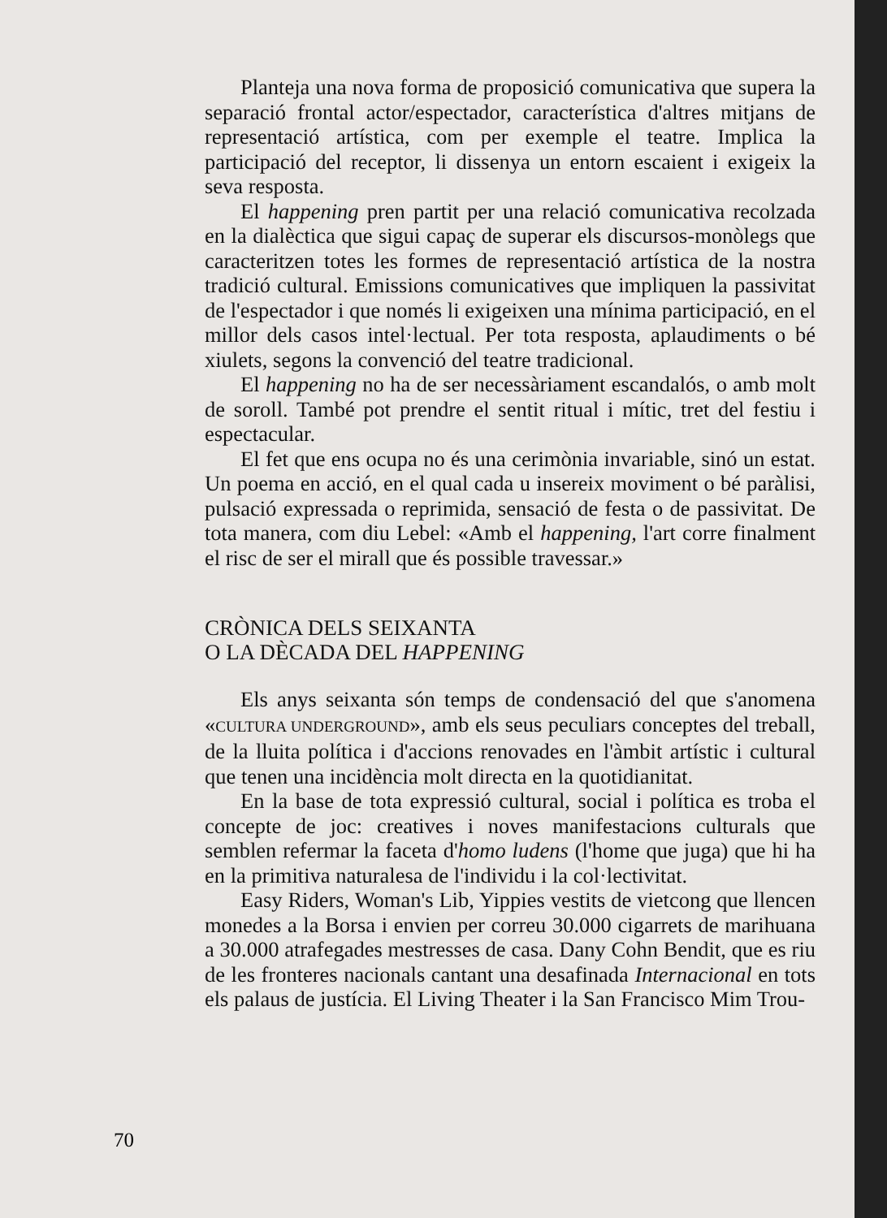Planteja una nova forma de proposició comunicativa que supera la separació frontal actor/espectador, característica d'altres mitjans de representació artística, com per exemple el teatre. Implica la participació del receptor, li dissenya un entorn escaient i exigeix la seva resposta.
El happening pren partit per una relació comunicativa recolzada en la dialèctica que sigui capaç de superar els discursos-monòlegs que caracteritzen totes les formes de representació artística de la nostra tradició cultural. Emissions comunicatives que impliquen la passivitat de l'espectador i que només li exigeixen una mínima participació, en el millor dels casos intel·lectual. Per tota resposta, aplaudiments o bé xiulets, segons la convenció del teatre tradicional.
El happening no ha de ser necessàriament escandalós, o amb molt de soroll. També pot prendre el sentit ritual i mític, tret del festiu i espectacular.
El fet que ens ocupa no és una cerimònia invariable, sinó un estat. Un poema en acció, en el qual cada u insereix moviment o bé paràlisi, pulsació expressada o reprimida, sensació de festa o de passivitat. De tota manera, com diu Lebel: «Amb el happening, l'art corre finalment el risc de ser el mirall que és possible travessar.»
CRÒNICA DELS SEIXANTA
O LA DÈCADA DEL HAPPENING
Els anys seixanta són temps de condensació del que s'anomena «CULTURA UNDERGROUND», amb els seus peculiars conceptes del treball, de la lluita política i d'accions renovades en l'àmbit artístic i cultural que tenen una incidència molt directa en la quotidianitat.
En la base de tota expressió cultural, social i política es troba el concepte de joc: creatives i noves manifestacions culturals que semblen refermar la faceta d'homo ludens (l'home que juga) que hi ha en la primitiva naturalesa de l'individu i la col·lectivitat.
Easy Riders, Woman's Lib, Yippies vestits de vietcong que llencen monedes a la Borsa i envien per correu 30.000 cigarrets de marihuana a 30.000 atrafegades mestresses de casa. Dany Cohn Bendit, que es riu de les fronteres nacionals cantant una desafinada Internacional en tots els palaus de justícia. El Living Theater i la San Francisco Mim Trou-
70